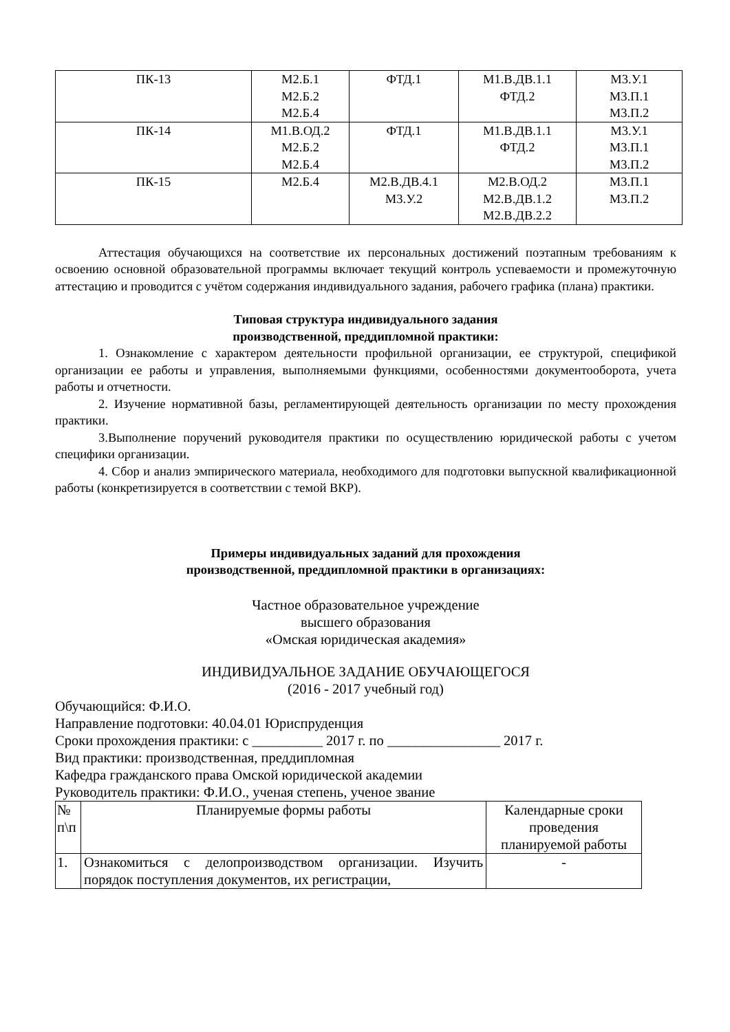| ПК-13 | М2.Б.1 М2.Б.2 М2.Б.4 | ФТД.1 | М1.В.ДВ.1.1 ФТД.2 | М3.У.1 М3.П.1 М3.П.2 |
| ПК-14 | М1.В.ОД.2 М2.Б.2 М2.Б.4 | ФТД.1 | М1.В.ДВ.1.1 ФТД.2 | М3.У.1 М3.П.1 М3.П.2 |
| ПК-15 | М2.Б.4 | М2.В.ДВ.4.1 М3.У.2 | М2.В.ОД.2 М2.В.ДВ.1.2 М2.В.ДВ.2.2 | М3.П.1 М3.П.2 |
Аттестация обучающихся на соответствие их персональных достижений поэтапным требованиям к освоению основной образовательной программы включает текущий контроль успеваемости и промежуточную аттестацию и проводится с учётом содержания индивидуального задания, рабочего графика (плана) практики.
Типовая структура индивидуального задания
производственной, преддипломной практики:
1. Ознакомление с характером деятельности профильной организации, ее структурой, спецификой организации ее работы и управления, выполняемыми функциями, особенностями документооборота, учета работы и отчетности.
2. Изучение нормативной базы, регламентирующей деятельность организации по месту прохождения практики.
3.Выполнение поручений руководителя практики по осуществлению юридической работы с учетом специфики организации.
4. Сбор и анализ эмпирического материала, необходимого для подготовки выпускной квалификационной работы (конкретизируется в соответствии с темой ВКР).
Примеры индивидуальных заданий для прохождения
производственной, преддипломной практики в организациях:
Частное образовательное учреждение
высшего образования
«Омская юридическая академия»
ИНДИВИДУАЛЬНОЕ ЗАДАНИЕ ОБУЧАЮЩЕГОСЯ
(2016 - 2017 учебный год)
Обучающийся: Ф.И.О.
Направление подготовки: 40.04.01 Юриспруденция
Сроки прохождения практики: с __________ 2017 г. по ________________ 2017 г.
Вид практики: производственная, преддипломная
Кафедра гражданского права Омской юридической академии
Руководитель практики: Ф.И.О., ученая степень, ученое звание
| № п\п | Планируемые формы работы | Календарные сроки проведения планируемой работы |
| 1. | Ознакомиться с делопроизводством организации. Изучить порядок поступления документов, их регистрации, | - |